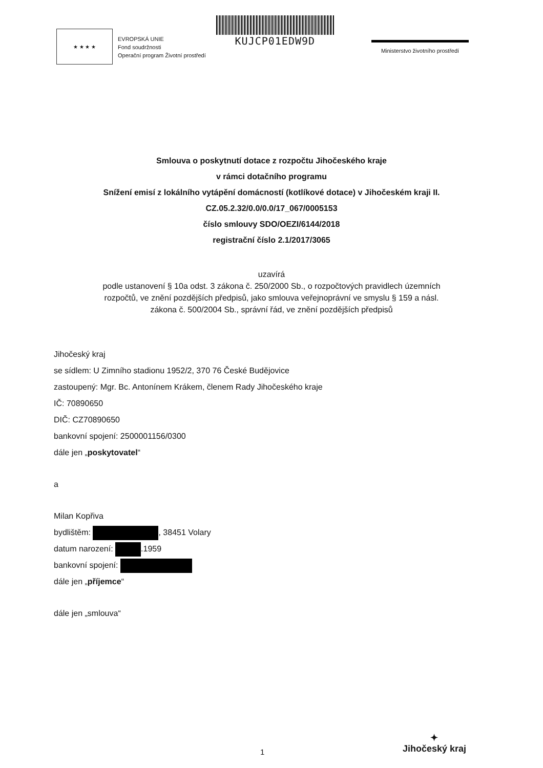★ ★ ★ ★
EVROPSKÁ UNIE
Fond soudržnosti
Operační program Životní prostředí
KUJCP01EDW9D
Ministerstvo životního prostředí
Smlouva o poskytnutí dotace z rozpočtu Jihočeského kraje
v rámci dotačního programu
Snížení emisí z lokálního vytápění domácností (kotlíkové dotace) v Jihočeském kraji II.
CZ.05.2.32/0.0/0.0/17_067/0005153
číslo smlouvy SDO/OEZI/6144/2018
registrační číslo 2.1/2017/3065
uzavírá
podle ustanovení § 10a odst. 3 zákona č. 250/2000 Sb., o rozpočtových pravidlech územních
rozpočtů, ve znění pozdějších předpisů, jako smlouva veřejnoprávní ve smyslu § 159 a násl.
zákona č. 500/2004 Sb., správní řád, ve znění pozdějších předpisů
Jihočeský kraj
se sídlem: U Zimního stadionu 1952/2, 370 76 České Budějovice
zastoupený: Mgr. Bc. Antonínem Krákem, členem Rady Jihočeského kraje
IČ: 70890650
DIČ: CZ70890650
bankovní spojení: 2500001156/0300
dále jen „poskytovatel“
a
Milan Kopřiva
bydlištěm: , 38451 Volary
datum narození: .1959
bankovní spojení:
dále jen „příjemce“
dále jen „smlouva“
1
✦
Jihočeský kraj